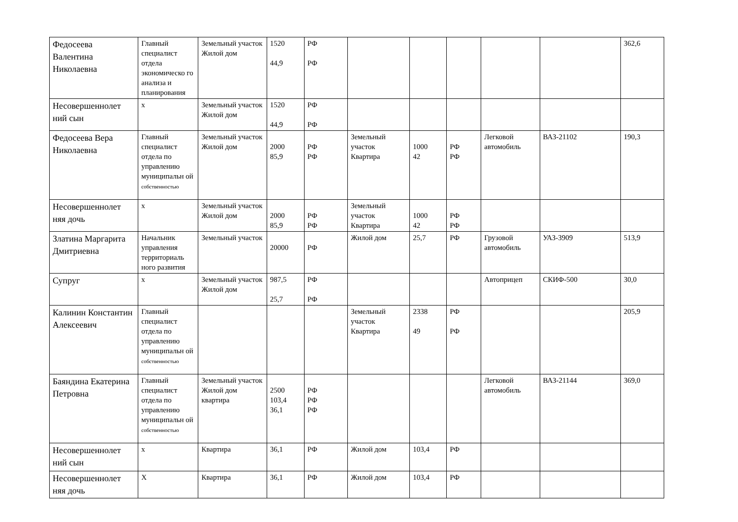| Федосеева Валентина Николаевна | Главный специалист отдела экономическо го анализа и планирования | Земельный участок Жилой дом | 1520 44,9 | РФ РФ | | | | | | 362,6 |
| Несовершеннолет ний сын | х | Земельный участок Жилой дом | 1520 44,9 | РФ РФ | | | | | | |
| Федосеева Вера Николаевна | Главный специалист отдела по управлению муниципальн ой собственностью | Земельный участок Жилой дом | 2000 85,9 | РФ РФ | Земельный участок Квартира | 1000 42 | РФ РФ | Легковой автомобиль | ВАЗ-21102 | 190,3 |
| Несовершеннолет няя дочь | х | Земельный участок Жилой дом | 2000 85,9 | РФ РФ | Земельный участок Квартира | 1000 42 | РФ РФ | | | |
| Златина Маргарита Дмитриевна | Начальник управления территориаль ного развития | Земельный участок | 20000 | РФ | Жилой дом | 25,7 | РФ | Грузовой автомобиль | УАЗ-3909 | 513,9 |
| Супруг | х | Земельный участок Жилой дом | 987,5 25,7 | РФ РФ | | | | Автоприцеп | СКИФ-500 | 30,0 |
| Калинин Константин Алексеевич | Главный специалист отдела по управлению муниципальн ой собственностью | | | | Земельный участок Квартира | 2338 49 | РФ РФ | | | 205,9 |
| Баяндина Екатерина Петровна | Главный специалист отдела по управлению муниципальн ой собственностью | Земельный участок Жилой дом квартира | 2500 103,4 36,1 | РФ РФ РФ | | | | Легковой автомобиль | ВАЗ-21144 | 369,0 |
| Несовершеннолет ний сын | х | Квартира | 36,1 | РФ | Жилой дом | 103,4 | РФ | | | |
| Несовершеннолет няя дочь | Х | Квартира | 36,1 | РФ | Жилой дом | 103,4 | РФ | | | |